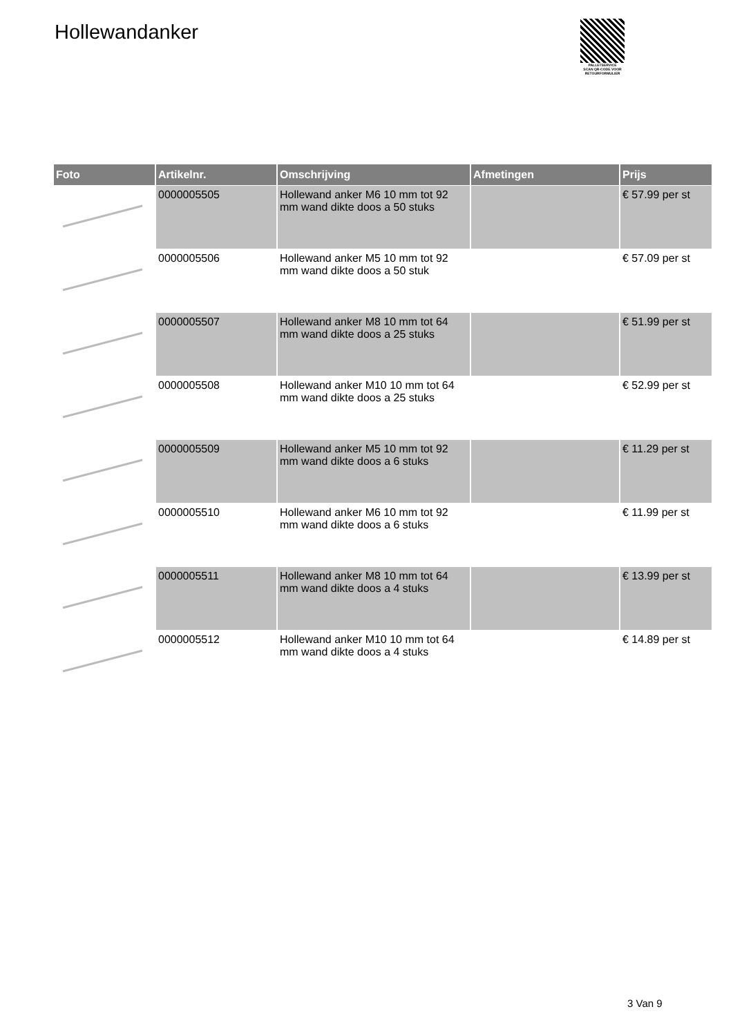Hollewandanker
PALLETSERVICE
SCAN QR-CODE VOOR RETOURFORMULIER
| Foto | Artikelnr. | Omschrijving | Afmetingen | Prijs |
| --- | --- | --- | --- | --- |
| | 0000005505 | Hollewand anker M6 10 mm tot 92 mm wand dikte doos a 50 stuks | | € 57.99 per st |
| | 0000005506 | Hollewand anker M5 10 mm tot 92 mm wand dikte doos a 50 stuk | | € 57.09 per st |
| | 0000005507 | Hollewand anker M8 10 mm tot 64 mm wand dikte doos a 25 stuks | | € 51.99 per st |
| | 0000005508 | Hollewand anker M10 10 mm tot 64 mm wand dikte doos a 25 stuks | | € 52.99 per st |
| | 0000005509 | Hollewand anker M5 10 mm tot 92 mm wand dikte doos a 6 stuks | | € 11.29 per st |
| | 0000005510 | Hollewand anker M6 10 mm tot 92 mm wand dikte doos a 6 stuks | | € 11.99 per st |
| | 0000005511 | Hollewand anker M8 10 mm tot 64 mm wand dikte doos a 4 stuks | | € 13.99 per st |
| | 0000005512 | Hollewand anker M10 10 mm tot 64 mm wand dikte doos a 4 stuks | | € 14.89 per st |
3 Van 9